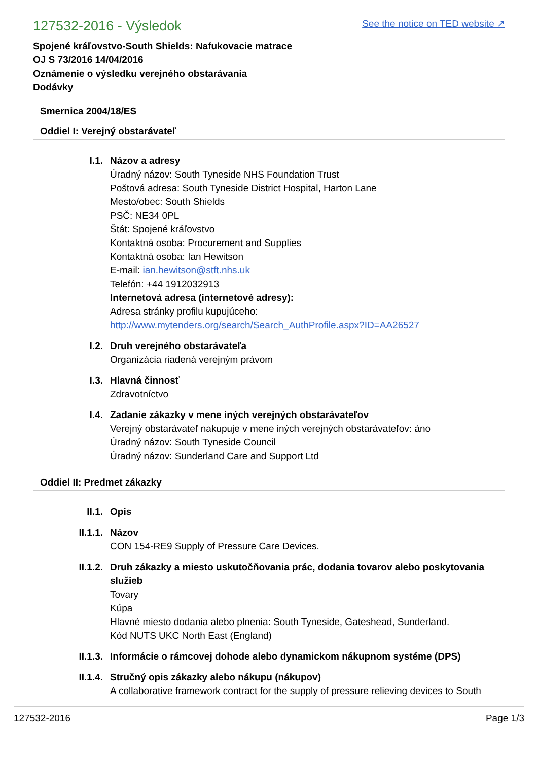127532-2016 - Výsledok
See the notice on TED website ↗
Spojené kráľovstvo-South Shields: Nafukovacie matrace
OJ S 73/2016 14/04/2016
Oznámenie o výsledku verejného obstarávania
Dodávky
Smernica 2004/18/ES
Oddiel I: Verejný obstarávateľ
I.1. Názov a adresy
Úradný názov: South Tyneside NHS Foundation Trust
Poštová adresa: South Tyneside District Hospital, Harton Lane
Mesto/obec: South Shields
PSČ: NE34 0PL
Štát: Spojené kráľovstvo
Kontaktná osoba: Procurement and Supplies
Kontaktná osoba: Ian Hewitson
E-mail: ian.hewitson@stft.nhs.uk
Telefón: +44 1912032913
Internetová adresa (internetové adresy):
Adresa stránky profilu kupujúceho: http://www.mytenders.org/search/Search_AuthProfile.aspx?ID=AA26527
I.2. Druh verejného obstarávateľa
Organizácia riadená verejným právom
I.3. Hlavná činnosť
Zdravotníctvo
I.4. Zadanie zákazky v mene iných verejných obstarávateľov
Verejný obstarávateľ nakupuje v mene iných verejných obstarávateľov: áno
Úradný názov: South Tyneside Council
Úradný názov: Sunderland Care and Support Ltd
Oddiel II: Predmet zákazky
II.1. Opis
II.1.1. Názov
CON 154-RE9 Supply of Pressure Care Devices.
II.1.2. Druh zákazky a miesto uskutočňovania prác, dodania tovarov alebo poskytovania služieb
Tovary
Kúpa
Hlavné miesto dodania alebo plnenia: South Tyneside, Gateshead, Sunderland.
Kód NUTS UKC North East (England)
II.1.3. Informácie o rámcovej dohode alebo dynamickom nákupnom systéme (DPS)
II.1.4. Stručný opis zákazky alebo nákupu (nákupov)
A collaborative framework contract for the supply of pressure relieving devices to South
127532-2016 Page 1/3